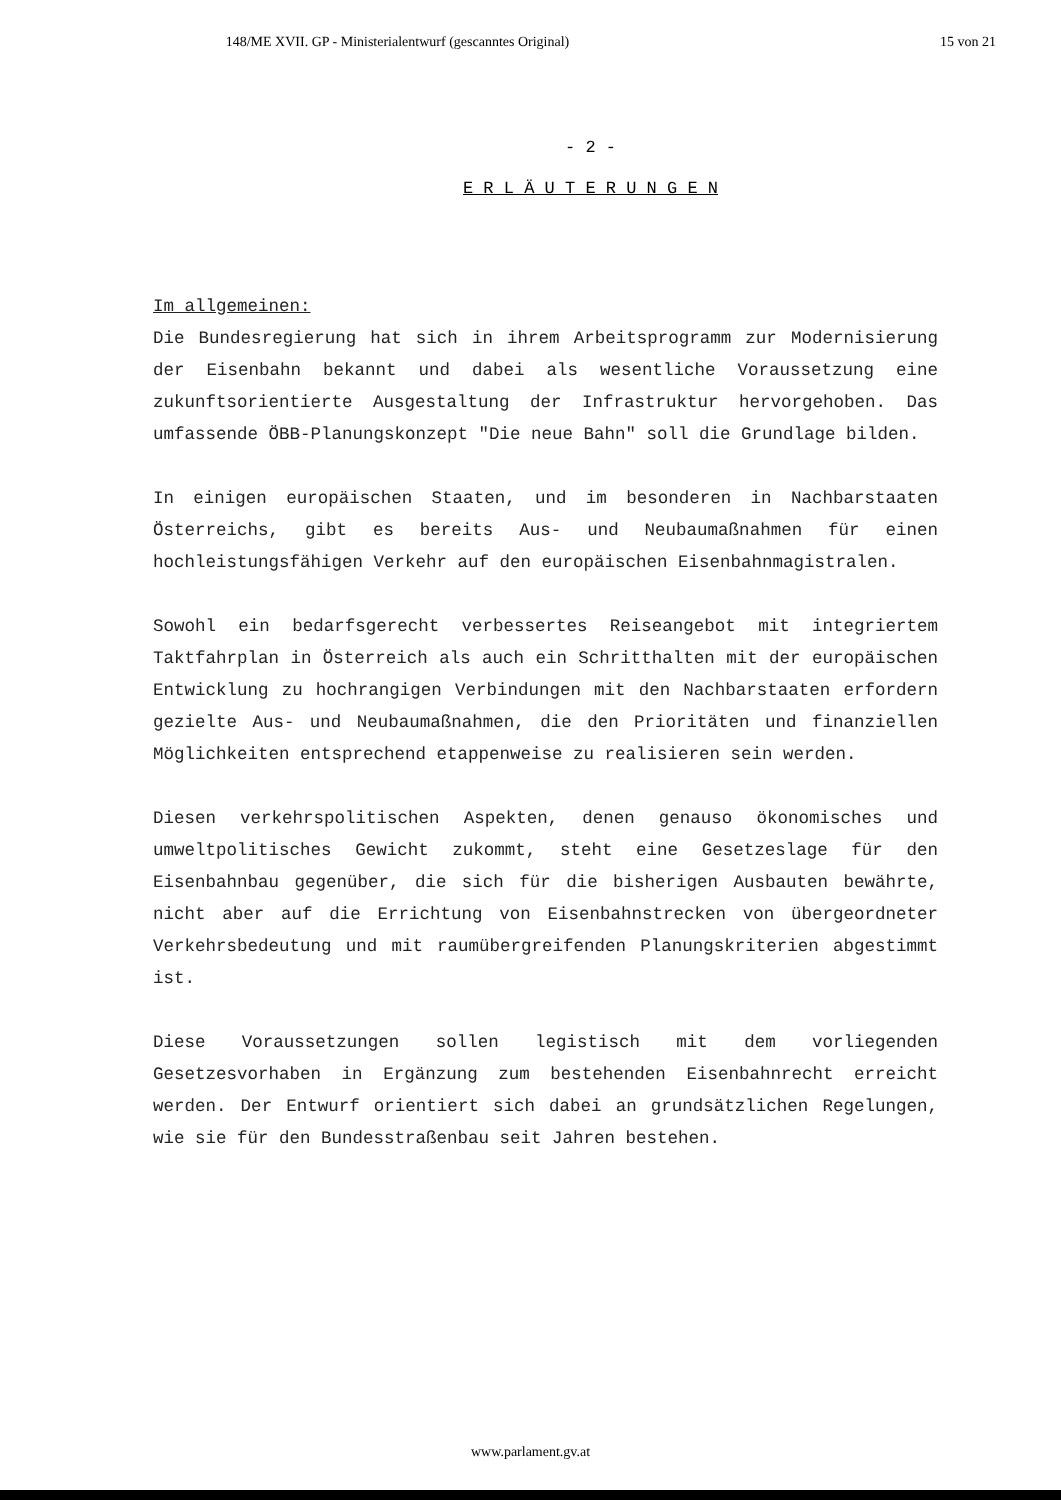148/ME XVII. GP - Ministerialentwurf (gescanntes Original) 15 von 21
- 2 -
E R L Ä U T E R U N G E N
Im allgemeinen:
Die Bundesregierung hat sich in ihrem Arbeitsprogramm zur Modernisierung der Eisenbahn bekannt und dabei als wesentliche Voraussetzung eine zukunftsorientierte Ausgestaltung der Infrastruktur hervorgehoben. Das umfassende ÖBB-Planungskonzept "Die neue Bahn" soll die Grundlage bilden.
In einigen europäischen Staaten, und im besonderen in Nachbarstaaten Österreichs, gibt es bereits Aus- und Neubaumaßnahmen für einen hochleistungsfähigen Verkehr auf den europäischen Eisenbahnmagistralen.
Sowohl ein bedarfsgerecht verbessertes Reiseangebot mit integriertem Taktfahrplan in Österreich als auch ein Schritthalten mit der europäischen Entwicklung zu hochrangigen Verbindungen mit den Nachbarstaaten erfordern gezielte Aus- und Neubaumaßnahmen, die den Prioritäten und finanziellen Möglichkeiten entsprechend etappenweise zu realisieren sein werden.
Diesen verkehrspolitischen Aspekten, denen genauso ökonomisches und umweltpolitisches Gewicht zukommt, steht eine Gesetzeslage für den Eisenbahnbau gegenüber, die sich für die bisherigen Ausbauten bewährte, nicht aber auf die Errichtung von Eisenbahnstrecken von übergeordneter Verkehrsbedeutung und mit raumübergreifenden Planungskriterien abgestimmt ist.
Diese Voraussetzungen sollen legistisch mit dem vorliegenden Gesetzesvorhaben in Ergänzung zum bestehenden Eisenbahnrecht erreicht werden. Der Entwurf orientiert sich dabei an grundsätzlichen Regelungen, wie sie für den Bundesstraßenbau seit Jahren bestehen.
www.parlament.gv.at